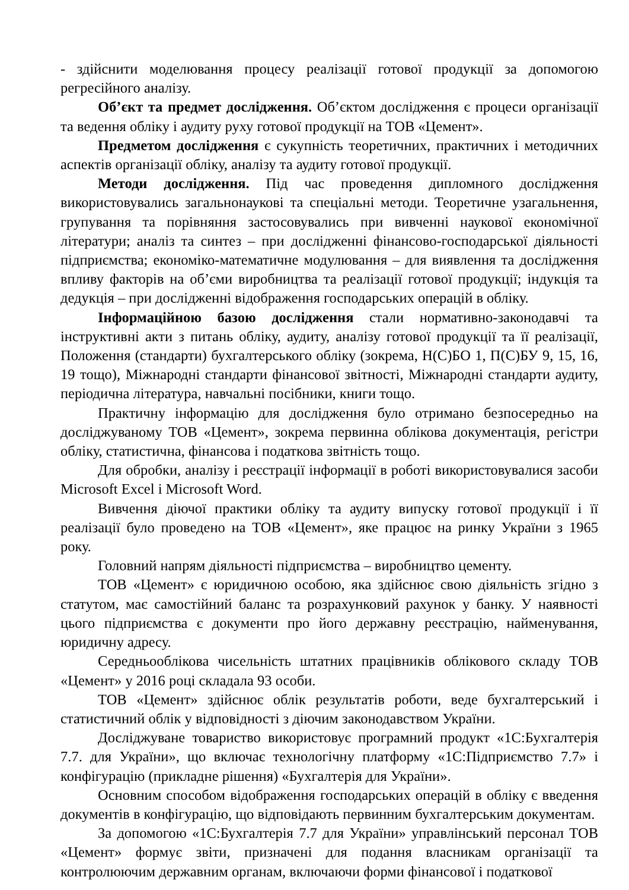- здійснити моделювання процесу реалізації готової продукції за допомогою регресійного аналізу.
Об’єкт та предмет дослідження. Об’єктом дослідження є процеси організації та ведення обліку і аудиту руху готової продукції на ТОВ «Цемент».
Предметом дослідження є сукупність теоретичних, практичних і методичних аспектів організації обліку, аналізу та аудиту готової продукції.
Методи дослідження. Під час проведення дипломного дослідження використовувались загальнонаукові та спеціальні методи. Теоретичне узагальнення, групування та порівняння застосовувались при вивченні наукової економічної літератури; аналіз та синтез – при дослідженні фінансово-господарської діяльності підприємства; економіко-математичне модулювання – для виявлення та дослідження впливу факторів на об’єми виробництва та реалізації готової продукції; індукція та дедукція – при дослідженні відображення господарських операцій в обліку.
Інформаційною базою дослідження стали нормативно-законодавчі та інструктивні акти з питань обліку, аудиту, аналізу готової продукції та її реалізації, Положення (стандарти) бухгалтерського обліку (зокрема, Н(С)БО 1, П(С)БУ 9, 15, 16, 19 тощо), Міжнародні стандарти фінансової звітності, Міжнародні стандарти аудиту, періодична література, навчальні посібники, книги тощо.
Практичну інформацію для дослідження було отримано безпосередньо на досліджуваному ТОВ «Цемент», зокрема первинна облікова документація, регістри обліку, статистична, фінансова і податкова звітність тощо.
Для обробки, аналізу і реєстрації інформації в роботі використовувалися засоби Microsoft Excel і Microsoft Word.
Вивчення діючої практики обліку та аудиту випуску готової продукції і її реалізації було проведено на ТОВ «Цемент», яке працює на ринку України з 1965 року.
Головний напрям діяльності підприємства – виробництво цементу.
ТОВ «Цемент» є юридичною особою, яка здійснює свою діяльність згідно з статутом, має самостійний баланс та розрахунковий рахунок у банку. У наявності цього підприємства є документи про його державну реєстрацію, найменування, юридичну адресу.
Середньооблікова чисельність штатних працівників облікового складу ТОВ «Цемент» у 2016 році складала 93 особи.
ТОВ «Цемент» здійснює облік результатів роботи, веде бухгалтерський і статистичний облік у відповідності з діючим законодавством України.
Досліджуване товариство використовує програмний продукт «1С:Бухгалтерія 7.7. для України», що включає технологічну платформу «1С:Підприємство 7.7» і конфігурацію (прикладне рішення) «Бухгалтерія для України».
Основним способом відображення господарських операцій в обліку є введення документів в конфігурацію, що відповідають первинним бухгалтерським документам.
За допомогою «1С:Бухгалтерія 7.7 для України» управлінський персонал ТОВ «Цемент» формує звіти, призначені для подання власникам організації та контролюючим державним органам, включаючи форми фінансової і податкової